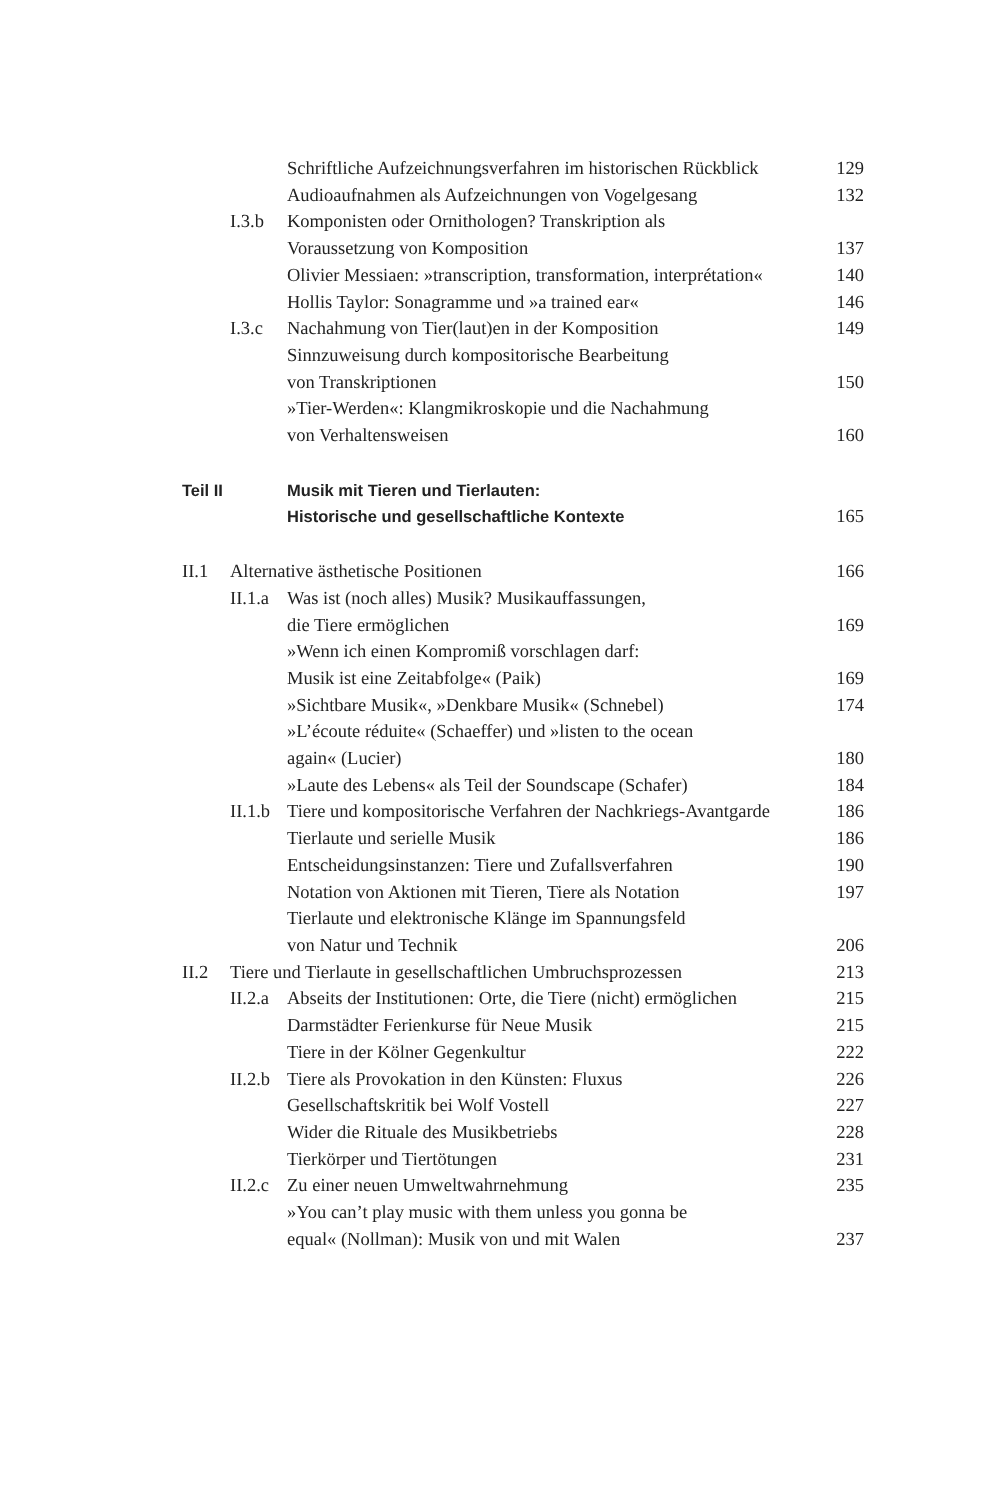Schriftliche Aufzeichnungsverfahren im historischen Rückblick 129
Audioaufnahmen als Aufzeichnungen von Vogelgesang 132
I.3.b Komponisten oder Ornithologen? Transkription als
Voraussetzung von Komposition
137
Olivier Messiaen: »transcription, transformation, interprétation« 140
Hollis Taylor: Sonagramme und »a trained ear« 146
I.3.c Nachahmung von Tier(laut)en in der Komposition 149
Sinnzuweisung durch kompositorische Bearbeitung
von Transkriptionen
150
»Tier-Werden«: Klangmikroskopie und die Nachahmung
von Verhaltensweisen
160
Teil II Musik mit Tieren und Tierlauten:
Historische und gesellschaftliche Kontexte
165
II.1 Alternative ästhetische Positionen 166
II.1.a Was ist (noch alles) Musik? Musikauffassungen,
die Tiere ermöglichen
169
»Wenn ich einen Kompromiß vorschlagen darf:
Musik ist eine Zeitabfolge« (Paik)
169
»Sichtbare Musik«, »Denkbare Musik« (Schnebel) 174
»L’écoute réduite« (Schaeffer) und »listen to the ocean
again« (Lucier)
180
»Laute des Lebens« als Teil der Soundscape (Schafer) 184
II.1.b Tiere und kompositorische Verfahren der Nachkriegs-Avantgarde 186
Tierlaute und serielle Musik 186
Entscheidungsinstanzen: Tiere und Zufallsverfahren 190
Notation von Aktionen mit Tieren, Tiere als Notation 197
Tierlaute und elektronische Klänge im Spannungsfeld
von Natur und Technik
206
II.2 Tiere und Tierlaute in gesellschaftlichen Umbruchsprozessen 213
II.2.a Abseits der Institutionen: Orte, die Tiere (nicht) ermöglichen 215
Darmstädter Ferienkurse für Neue Musik 215
Tiere in der Kölner Gegenkultur 222
II.2.b Tiere als Provokation in den Künsten: Fluxus 226
Gesellschaftskritik bei Wolf Vostell 227
Wider die Rituale des Musikbetriebs 228
Tierkörper und Tiertötungen 231
II.2.c Zu einer neuen Umweltwahrnehmung 235
»You can’t play music with them unless you gonna be
equal« (Nollman): Musik von und mit Walen
237